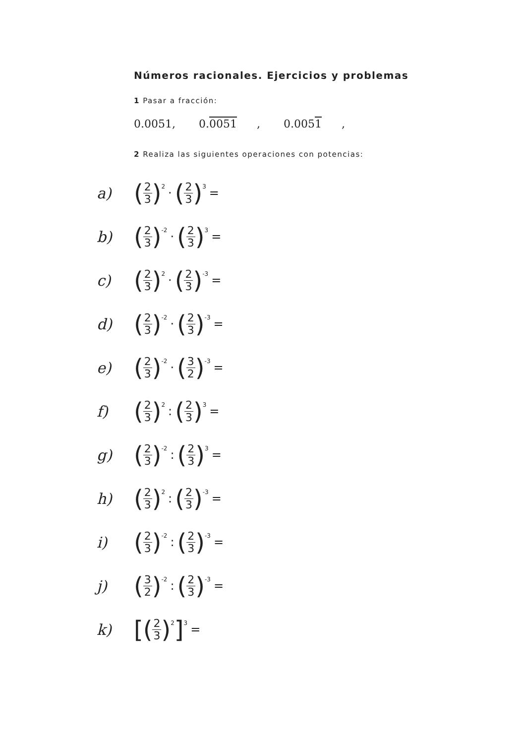Números racionales. Ejercicios y problemas
1 Pasar a fracción:
0.0051, 0.0051, 0.0051,
2 Realiza las siguientes operaciones con potencias:
a) (2 3)<sup>2</sup> · (2 3)<sup>3</sup> =
b) (2 3)<sup>-2</sup> · (2 3)<sup>3</sup> =
c) (2 3)<sup>2</sup> · (2 3)<sup>-3</sup> =
d) (2 3)<sup>-2</sup> · (2 3)<sup>-3</sup> =
e) (2 3)<sup>-2</sup> · (3 2)<sup>-3</sup> =
f) (2 3)<sup>2</sup>: (2 3)<sup>3</sup> =
g) (2 3)<sup>-2</sup>: (2 3)<sup>3</sup> =
h) (2 3)<sup>2</sup>: (2 3)<sup>-3</sup> =
i) (2 3)<sup>-2</sup>: (2 3)<sup>-3</sup> =
j) (3 2)<sup>-2</sup>: (2 3)<sup>-3</sup> =
k) [(2 3)<sup>2</sup>]<sup>3</sup> =